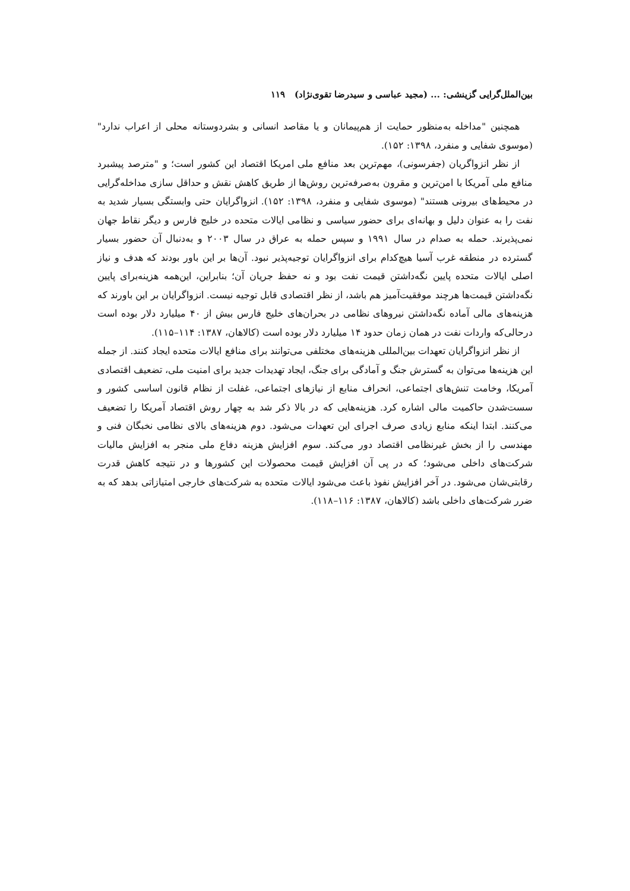بین‌الملل‌گرایی گزینشی: ... (مجید عباسی و سیدرضا تقوی‌نژاد) ۱۱۹
همچنین "مداخله به‌منظور حمایت از هم‌پیمانان و یا مقاصد انسانی و بشردوستانه محلی از اعراب ندارد" (موسوی شفایی و منفرد، ۱۳۹۸: ۱۵۲).
از نظر انزواگریان (جفرسونی)، مهم‌ترین بعد منافع ملی امریکا اقتصاد این کشور است؛ و "مترصد پیشبرد منافع ملی آمریکا با امن‌ترین و مقرون به‌صرفه‌ترین روش‌ها از طریق کاهش نقش و حداقل سازی مداخله‌گرایی در محیط‌های بیرونی هستند" (موسوی شفایی و منفرد، ۱۳۹۸: ۱۵۲). انزواگرایان حتی وابستگی بسیار شدید به نفت را به عنوان دلیل و بهانه‌ای برای حضور سیاسی و نظامی ایالات متحده در خلیج فارس و دیگر نقاط جهان نمی‌پذیرند. حمله به صدام در سال ۱۹۹۱ و سپس حمله به عراق در سال ۲۰۰۳ و به‌دنبال آن حضور بسیار گسترده در منطقه غرب آسیا هیچ‌کدام برای انزواگرایان توجیه‌پذیر نبود. آن‌ها بر این باور بودند که هدف و نیاز اصلی ایالات متحده پایین نگه‌داشتن قیمت نفت بود و نه حفظ جریان آن؛ بنابراین، این‌همه هزینه‌برای پایین نگه‌داشتن قیمت‌ها هرچند موفقیت‌آمیز هم باشد، از نظر اقتصادی قابل توجیه نیست. انزواگرایان بر این باورند که هزینه‌های مالی آماده نگه‌داشتن نیروهای نظامی در بحران‌های خلیج فارس بیش از ۴۰ میلیارد دلار بوده است درحالی‌که واردات نفت در همان زمان حدود ۱۴ میلیارد دلار بوده است (کالاهان، ۱۳۸۷: ۱۱۴–۱۱۵).
از نظر انزواگرایان تعهدات بین‌المللی هزینه‌های مختلفی می‌توانند برای منافع ایالات متحده ایجاد کنند. از جمله این هزینه‌ها می‌توان به گسترش جنگ و آمادگی برای جنگ، ایجاد تهدیدات جدید برای امنیت ملی، تضعیف اقتصادی آمریکا، وخامت تنش‌های اجتماعی، انحراف منابع از نیازهای اجتماعی، غفلت از نظام قانون اساسی کشور و سست‌شدن حاکمیت مالی اشاره کرد. هزینه‌هایی که در بالا ذکر شد به چهار روش اقتصاد آمریکا را تضعیف می‌کنند. ابتدا اینکه منابع زیادی صرف اجرای این تعهدات می‌شود. دوم هزینه‌های بالای نظامی نخبگان فنی و مهندسی را از بخش غیرنظامی اقتصاد دور می‌کند. سوم افزایش هزینه دفاع ملی منجر به افزایش مالیات شرکت‌های داخلی می‌شود؛ که در پی آن افزایش قیمت محصولات این کشورها و در نتیجه کاهش قدرت رقابتی‌شان می‌شود. در آخر افزایش نفوذ باعث می‌شود ایالات متحده به شرکت‌های خارجی امتیازاتی بدهد که به ضرر شرکت‌های داخلی باشد (کالاهان، ۱۳۸۷: ۱۱۶–۱۱۸).